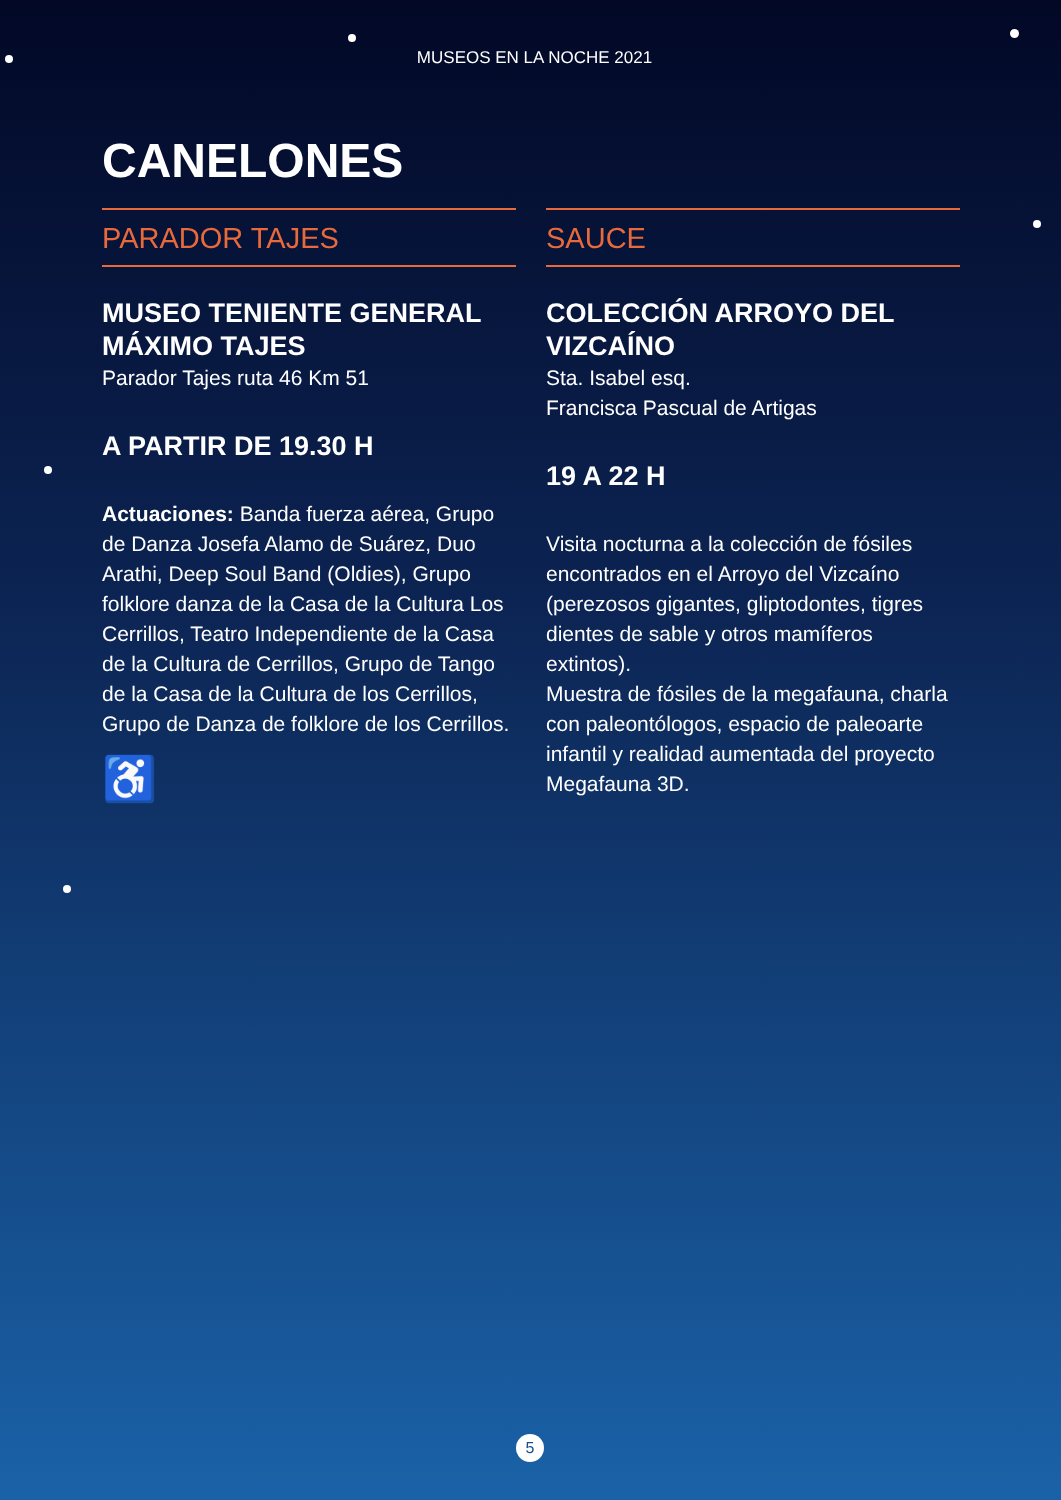MUSEOS EN LA NOCHE 2021
CANELONES
PARADOR TAJES
MUSEO TENIENTE GENERAL MÁXIMO TAJES
Parador Tajes ruta 46 Km 51
A PARTIR DE 19.30 H
Actuaciones: Banda fuerza aérea, Grupo de Danza Josefa Alamo de Suárez, Duo Arathi, Deep Soul Band (Oldies), Grupo folklore danza de la Casa de la Cultura Los Cerrillos, Teatro Independiente de la Casa de la Cultura de Cerrillos, Grupo de Tango de la Casa de la Cultura de los Cerrillos, Grupo de Danza de folklore de los Cerrillos.
♿
SAUCE
COLECCIÓN ARROYO DEL VIZCAÍNO
Sta. Isabel esq.
Francisca Pascual de Artigas
19 A 22 H
Visita nocturna a la colección de fósiles encontrados en el Arroyo del Vizcaíno (perezosos gigantes, gliptodontes, tigres dientes de sable y otros mamíferos extintos).
Muestra de fósiles de la megafauna, charla con paleontólogos, espacio de paleoarte infantil y realidad aumentada del proyecto Megafauna 3D.
5